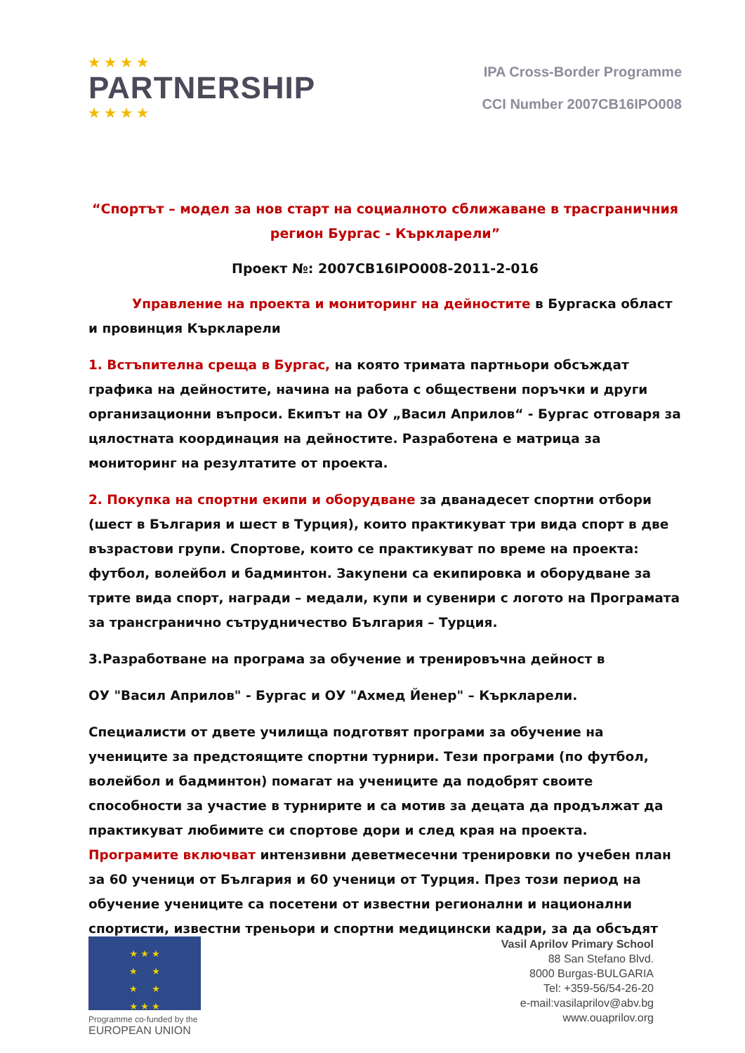★ ★ ★ ★
PARTNERSHIP
★ ★ ★ ★
IPA Cross-Border Programme
CCI Number 2007CB16IPO008
“Спортът – модел за нов старт на социалното сближаване в трасграничния регион Бургас - Къркларели”
Проект №: 2007CB16IPO008-2011-2-016
Управление на проекта и мониторинг на дейностите в Бургаска област и провинция Къркларели
1. Встъпителна среща в Бургас, на която тримата партньори обсъждат графика на дейностите, начина на работа с обществени поръчки и други организационни въпроси. Екипът на ОУ „Васил Априлов“ - Бургас отговаря за цялостната координация на дейностите. Разработена е матрица за мониторинг на резултатите от проекта.
2. Покупка на спортни екипи и оборудване за дванадесет спортни отбори (шест в България и шест в Турция), които практикуват три вида спорт в две възрастови групи. Спортове, които се практикуват по време на проекта: футбол, волейбол и бадминтон. Закупени са екипировка и оборудване за трите вида спорт, награди – медали, купи и сувенири с логото на Програмата за трансгранично сътрудничество България – Турция.
3.Разработване на програма за обучение и тренировъчна дейност в
ОУ "Васил Априлов" - Бургас и ОУ "Ахмед Йенер" – Къркларели.
Специалисти от двете училища подготвят програми за обучение на учениците за предстоящите спортни турнири. Тези програми (по футбол, волейбол и бадминтон) помагат на учениците да подобрят своите способности за участие в турнирите и са мотив за децата да продължат да практикуват любимите си спортове дори и след края на проекта. Програмите включват интензивни деветмесечни тренировки по учебен план за 60 ученици от България и 60 ученици от Турция. През този период на обучение учениците са посетени от известни регионални и национални спортисти, известни треньори и спортни медицински кадри, за да обсъдят
★ ★ ★
★ ★
★ ★
★ ★ ★
Programme co-funded by the
EUROPEAN UNION
Vasil Aprilov Primary School
88 San Stefano Blvd.
8000 Burgas-BULGARIA
Tel: +359-56/54-26-20
e-mail:vasilaprilov@abv.bg
www.ouaprilov.org